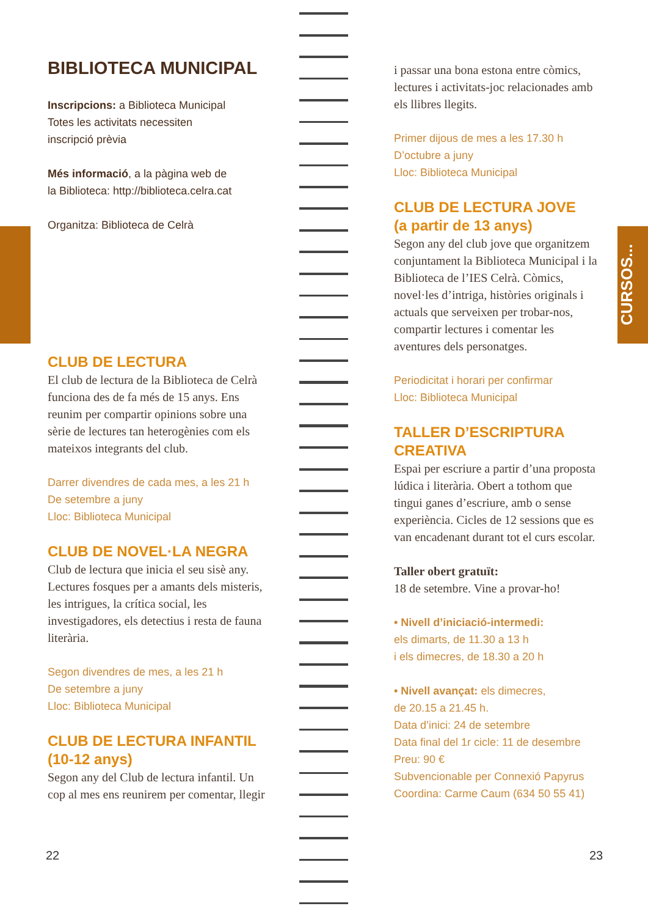CURSOS...
BIBLIOTECA MUNICIPAL
Inscripcions: a Biblioteca Municipal
Totes les activitats necessiten
inscripció prèvia
Més informació, a la pàgina web de
la Biblioteca: http://biblioteca.celra.cat
Organitza: Biblioteca de Celrà
CLUB DE LECTURA
El club de lectura de la Biblioteca de Celrà funciona des de fa més de 15 anys. Ens reunim per compartir opinions sobre una sèrie de lectures tan heterogènies com els mateixos integrants del club.
Darrer divendres de cada mes, a les 21 h
De setembre a juny
Lloc: Biblioteca Municipal
CLUB DE NOVEL·LA NEGRA
Club de lectura que inicia el seu sisè any. Lectures fosques per a amants dels misteris, les intrigues, la crítica social, les investigadores, els detectius i resta de fauna literària.
Segon divendres de mes, a les 21 h
De setembre a juny
Lloc: Biblioteca Municipal
CLUB DE LECTURA INFANTIL
(10-12 anys)
Segon any del Club de lectura infantil. Un cop al mes ens reunirem per comentar, llegir
i passar una bona estona entre còmics, lectures i activitats-joc relacionades amb els llibres llegits.
Primer dijous de mes a les 17.30 h
D’octubre a juny
Lloc: Biblioteca Municipal
CLUB DE LECTURA JOVE
(a partir de 13 anys)
Segon any del club jove que organitzem conjuntament la Biblioteca Municipal i la Biblioteca de l’IES Celrà. Còmics, novel·les d’intriga, històries originals i actuals que serveixen per trobar-nos, compartir lectures i comentar les aventures dels personatges.
Periodicitat i horari per confirmar
Lloc: Biblioteca Municipal
TALLER D’ESCRIPTURA
CREATIVA
Espai per escriure a partir d’una proposta lúdica i literària. Obert a tothom que tingui ganes d’escriure, amb o sense experiència. Cicles de 12 sessions que es van encadenant durant tot el curs escolar.
Taller obert gratuït:
18 de setembre. Vine a provar-ho!
• Nivell d’iniciació-intermedi:
els dimarts, de 11.30 a 13 h
i els dimecres, de 18.30 a 20 h
• Nivell avançat: els dimecres,
de 20.15 a 21.45 h.
Data d’inici: 24 de setembre
Data final del 1r cicle: 11 de desembre
Preu: 90 €
Subvencionable per Connexió Papyrus
Coordina: Carme Caum (634 50 55 41)
22 23